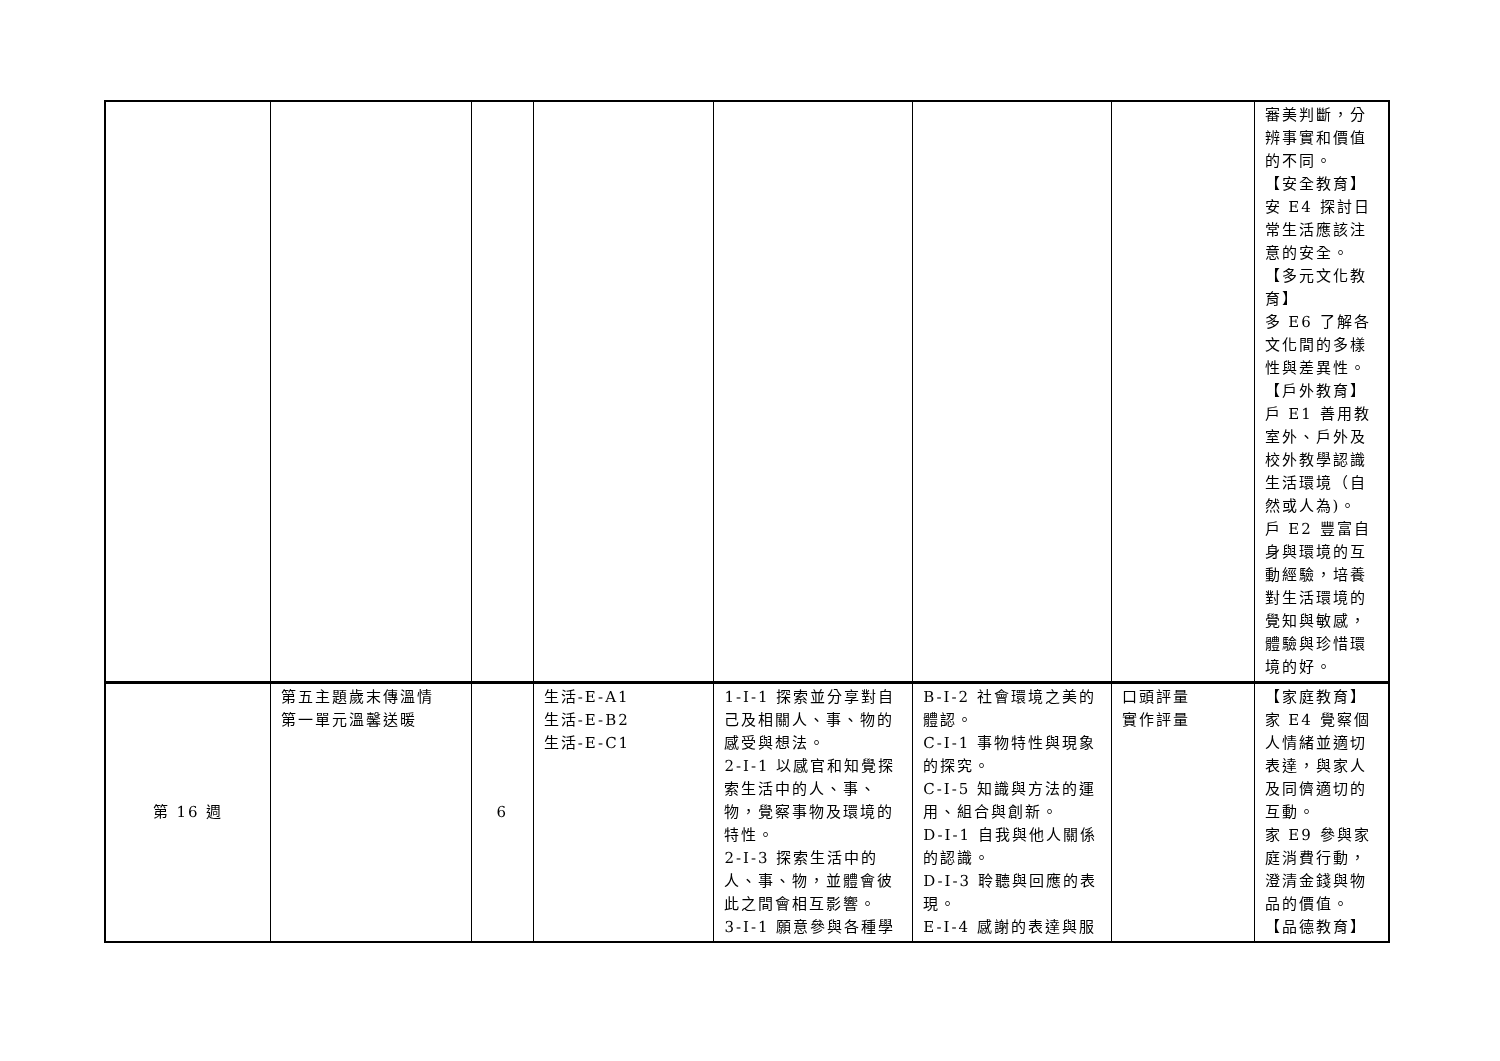| | | | | | | | 審美判斷，分辨事實和價值的不同。 【安全教育】 安 E4 探討日常生活應該注意的安全。 【多元文化教育】 多 E6 了解各文化間的多樣性與差異性。 【戶外教育】 戶 E1 善用教室外、戶外及校外教學認識生活環境（自然或人為)。 戶 E2 豐富自身與環境的互動經驗，培養對生活環境的覺知與敏感，體驗與珍惜環境的好。 |
| 第 16 週 | 第五主題歲末傳溫情 第一單元溫馨送暖 | 6 | 生活-E-A1 生活-E-B2 生活-E-C1 | 1-I-1 探索並分享對自己及相關人、事、物的感受與想法。 2-I-1 以感官和知覺探索生活中的人、事、物，覺察事物及環境的特性。 2-I-3 探索生活中的人、事、物，並體會彼此之間會相互影響。 3-I-1 願意參與各種學 | B-I-2 社會環境之美的體認。 C-I-1 事物特性與現象的探究。 C-I-5 知識與方法的運用、組合與創新。 D-I-1 自我與他人關係的認識。 D-I-3 聆聽與回應的表現。 E-I-4 感謝的表達與服 | 口頭評量 實作評量 | 【家庭教育】 家 E4 覺察個人情緒並適切表達，與家人及同儕適切的互動。 家 E9 參與家庭消費行動，澄清金錢與物品的價值。 【品德教育】 |